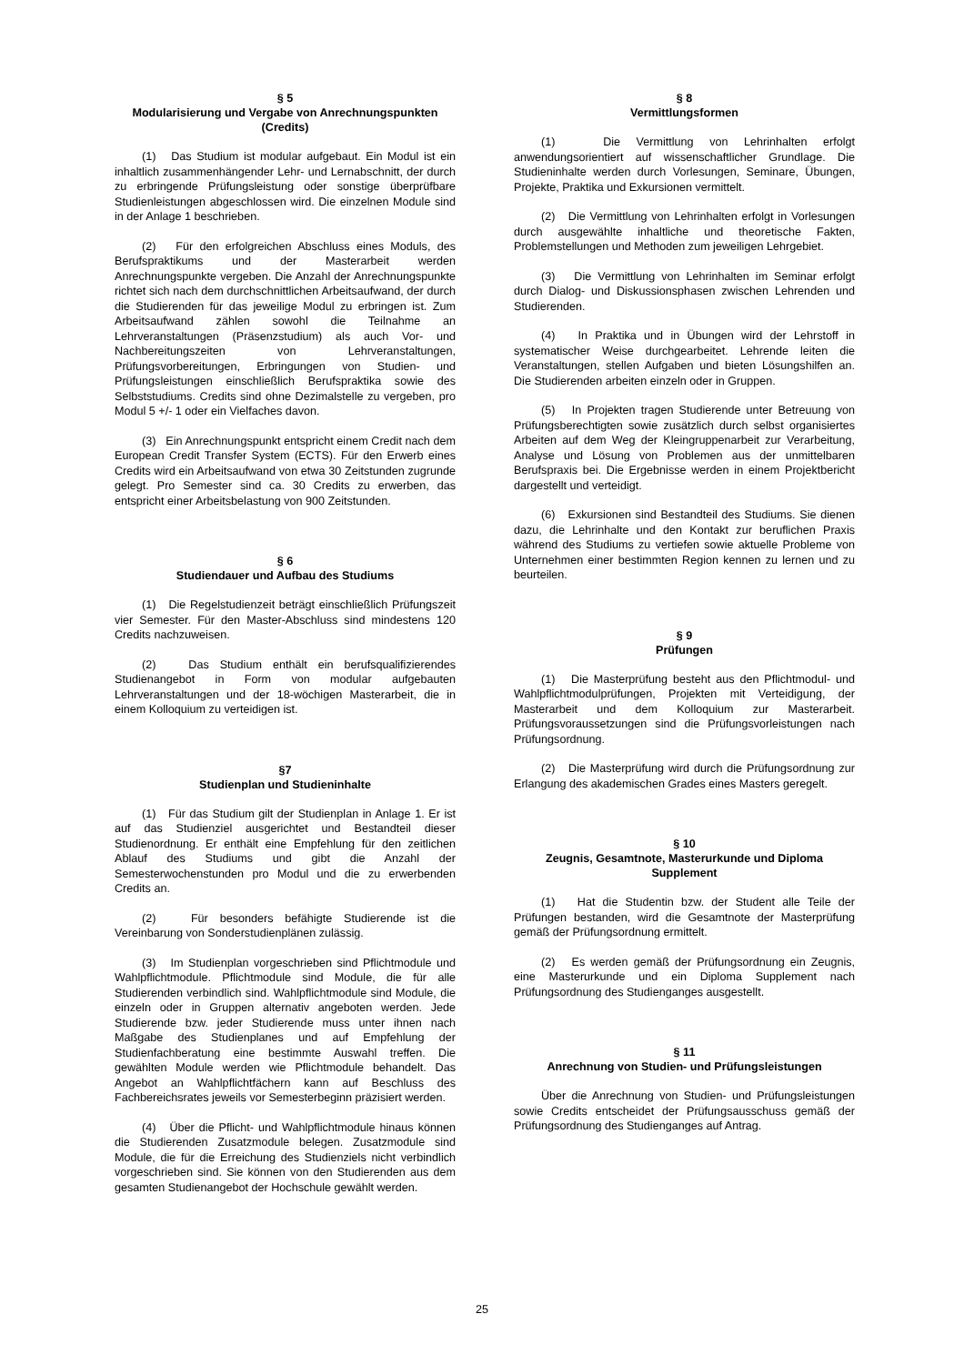§ 5
Modularisierung und Vergabe von Anrechnungspunkten (Credits)
(1) Das Studium ist modular aufgebaut. Ein Modul ist ein inhaltlich zusammenhängender Lehr- und Lernabschnitt, der durch zu erbringende Prüfungsleistung oder sonstige überprüfbare Studienleistungen abgeschlossen wird. Die einzelnen Module sind in der Anlage 1 beschrieben.
(2) Für den erfolgreichen Abschluss eines Moduls, des Berufspraktikums und der Masterarbeit werden Anrechnungspunkte vergeben. Die Anzahl der Anrechnungspunkte richtet sich nach dem durchschnittlichen Arbeitsaufwand, der durch die Studierenden für das jeweilige Modul zu erbringen ist. Zum Arbeitsaufwand zählen sowohl die Teilnahme an Lehrveranstaltungen (Präsenzstudium) als auch Vor- und Nachbereitungszeiten von Lehrveranstaltungen, Prüfungsvorbereitungen, Erbringungen von Studien- und Prüfungsleistungen einschließlich Berufspraktika sowie des Selbststudiums. Credits sind ohne Dezimalstelle zu vergeben, pro Modul 5 +/- 1 oder ein Vielfaches davon.
(3) Ein Anrechnungspunkt entspricht einem Credit nach dem European Credit Transfer System (ECTS). Für den Erwerb eines Credits wird ein Arbeitsaufwand von etwa 30 Zeitstunden zugrunde gelegt. Pro Semester sind ca. 30 Credits zu erwerben, das entspricht einer Arbeitsbelastung von 900 Zeitstunden.
§ 6
Studiendauer und Aufbau des Studiums
(1) Die Regelstudienzeit beträgt einschließlich Prüfungszeit vier Semester. Für den Master-Abschluss sind mindestens 120 Credits nachzuweisen.
(2) Das Studium enthält ein berufsqualifizierendes Studienangebot in Form von modular aufgebauten Lehrveranstaltungen und der 18-wöchigen Masterarbeit, die in einem Kolloquium zu verteidigen ist.
§7
Studienplan und Studieninhalte
(1) Für das Studium gilt der Studienplan in Anlage 1. Er ist auf das Studienziel ausgerichtet und Bestandteil dieser Studienordnung. Er enthält eine Empfehlung für den zeitlichen Ablauf des Studiums und gibt die Anzahl der Semesterwochenstunden pro Modul und die zu erwerbenden Credits an.
(2) Für besonders befähigte Studierende ist die Vereinbarung von Sonderstudienplänen zulässig.
(3) Im Studienplan vorgeschrieben sind Pflichtmodule und Wahlpflichtmodule. Pflichtmodule sind Module, die für alle Studierenden verbindlich sind. Wahlpflichtmodule sind Module, die einzeln oder in Gruppen alternativ angeboten werden. Jede Studierende bzw. jeder Studierende muss unter ihnen nach Maßgabe des Studienplanes und auf Empfehlung der Studienfachberatung eine bestimmte Auswahl treffen. Die gewählten Module werden wie Pflichtmodule behandelt. Das Angebot an Wahlpflichtfächern kann auf Beschluss des Fachbereichsrates jeweils vor Semesterbeginn präzisiert werden.
(4) Über die Pflicht- und Wahlpflichtmodule hinaus können die Studierenden Zusatzmodule belegen. Zusatzmodule sind Module, die für die Erreichung des Studienziels nicht verbindlich vorgeschrieben sind. Sie können von den Studierenden aus dem gesamten Studienangebot der Hochschule gewählt werden.
§ 8
Vermittlungsformen
(1) Die Vermittlung von Lehrinhalten erfolgt anwendungsorientiert auf wissenschaftlicher Grundlage. Die Studieninhalte werden durch Vorlesungen, Seminare, Übungen, Projekte, Praktika und Exkursionen vermittelt.
(2) Die Vermittlung von Lehrinhalten erfolgt in Vorlesungen durch ausgewählte inhaltliche und theoretische Fakten, Problemstellungen und Methoden zum jeweiligen Lehrgebiet.
(3) Die Vermittlung von Lehrinhalten im Seminar erfolgt durch Dialog- und Diskussionsphasen zwischen Lehrenden und Studierenden.
(4) In Praktika und in Übungen wird der Lehrstoff in systematischer Weise durchgearbeitet. Lehrende leiten die Veranstaltungen, stellen Aufgaben und bieten Lösungshilfen an. Die Studierenden arbeiten einzeln oder in Gruppen.
(5) In Projekten tragen Studierende unter Betreuung von Prüfungsberechtigten sowie zusätzlich durch selbst organisiertes Arbeiten auf dem Weg der Kleingruppenarbeit zur Verarbeitung, Analyse und Lösung von Problemen aus der unmittelbaren Berufspraxis bei. Die Ergebnisse werden in einem Projektbericht dargestellt und verteidigt.
(6) Exkursionen sind Bestandteil des Studiums. Sie dienen dazu, die Lehrinhalte und den Kontakt zur beruflichen Praxis während des Studiums zu vertiefen sowie aktuelle Probleme von Unternehmen einer bestimmten Region kennen zu lernen und zu beurteilen.
§ 9
Prüfungen
(1) Die Masterprüfung besteht aus den Pflichtmodul- und Wahlpflichtmodulprüfungen, Projekten mit Verteidigung, der Masterarbeit und dem Kolloquium zur Masterarbeit. Prüfungsvoraussetzungen sind die Prüfungsvorleistungen nach Prüfungsordnung.
(2) Die Masterprüfung wird durch die Prüfungsordnung zur Erlangung des akademischen Grades eines Masters geregelt.
§ 10
Zeugnis, Gesamtnote, Masterurkunde und Diploma Supplement
(1) Hat die Studentin bzw. der Student alle Teile der Prüfungen bestanden, wird die Gesamtnote der Masterprüfung gemäß der Prüfungsordnung ermittelt.
(2) Es werden gemäß der Prüfungsordnung ein Zeugnis, eine Masterurkunde und ein Diploma Supplement nach Prüfungsordnung des Studienganges ausgestellt.
§ 11
Anrechnung von Studien- und Prüfungsleistungen
Über die Anrechnung von Studien- und Prüfungsleistungen sowie Credits entscheidet der Prüfungsausschuss gemäß der Prüfungsordnung des Studienganges auf Antrag.
25